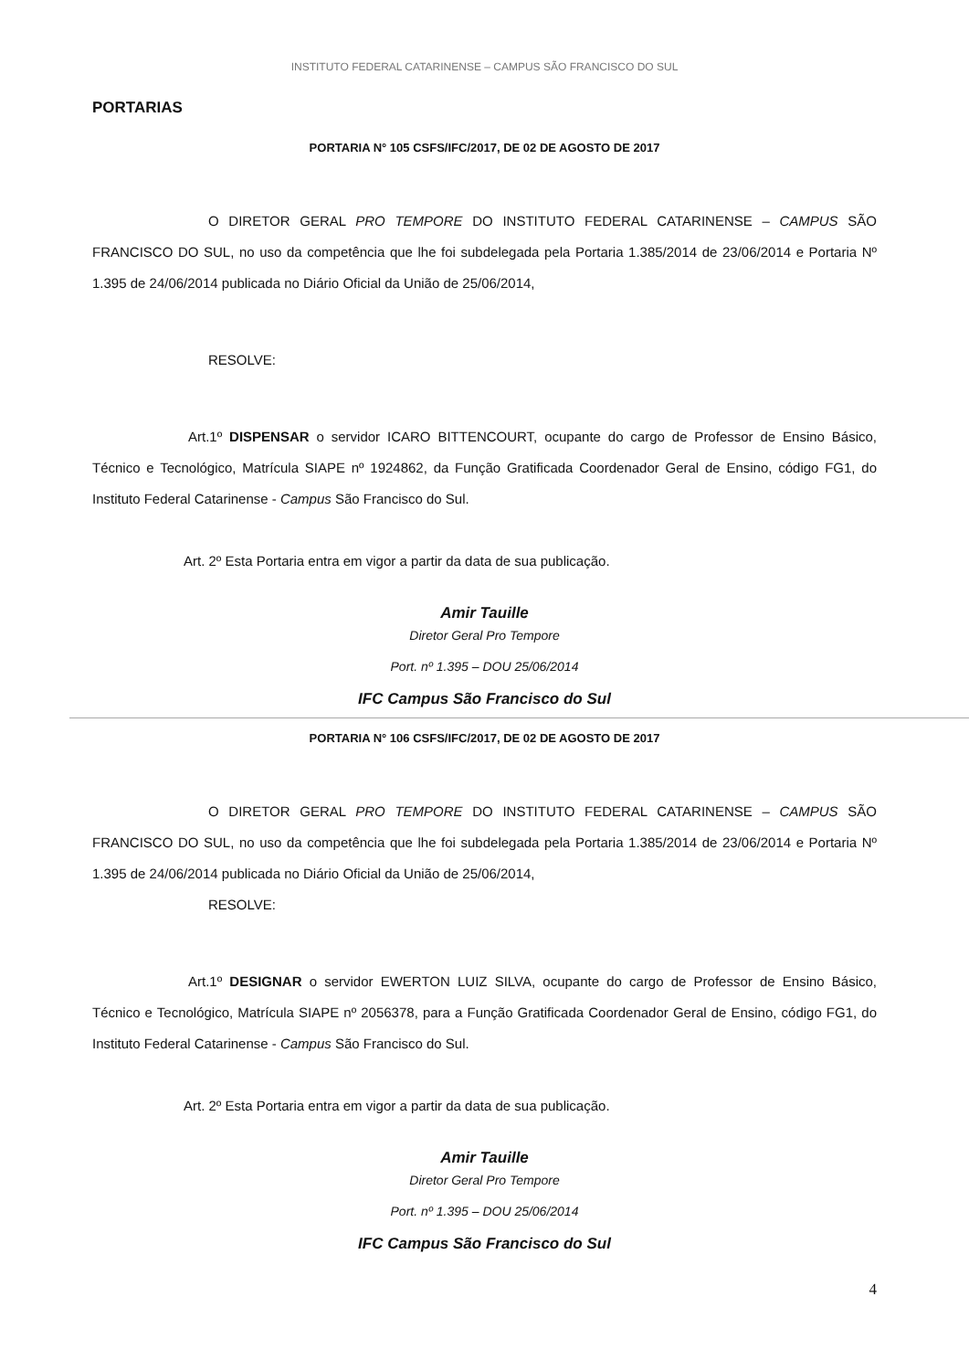INSTITUTO FEDERAL CATARINENSE – CAMPUS SÃO FRANCISCO DO SUL
PORTARIAS
PORTARIA N° 105 CSFS/IFC/2017, DE 02 DE AGOSTO DE 2017
O DIRETOR GERAL PRO TEMPORE DO INSTITUTO FEDERAL CATARINENSE – CAMPUS SÃO FRANCISCO DO SUL, no uso da competência que lhe foi subdelegada pela Portaria 1.385/2014 de 23/06/2014 e Portaria Nº 1.395 de 24/06/2014 publicada no Diário Oficial da União de 25/06/2014,
RESOLVE:
Art.1º DISPENSAR o servidor ICARO BITTENCOURT, ocupante do cargo de Professor de Ensino Básico, Técnico e Tecnológico, Matrícula SIAPE nº 1924862, da Função Gratificada Coordenador Geral de Ensino, código FG1, do Instituto Federal Catarinense - Campus São Francisco do Sul.
Art. 2º Esta Portaria entra em vigor a partir da data de sua publicação.
Amir Tauille
Diretor Geral Pro Tempore
Port. nº 1.395 – DOU 25/06/2014
IFC Campus São Francisco do Sul
PORTARIA N° 106 CSFS/IFC/2017, DE 02 DE AGOSTO DE 2017
O DIRETOR GERAL PRO TEMPORE DO INSTITUTO FEDERAL CATARINENSE – CAMPUS SÃO FRANCISCO DO SUL, no uso da competência que lhe foi subdelegada pela Portaria 1.385/2014 de 23/06/2014 e Portaria Nº 1.395 de 24/06/2014 publicada no Diário Oficial da União de 25/06/2014,
RESOLVE:
Art.1º DESIGNAR o servidor EWERTON LUIZ SILVA, ocupante do cargo de Professor de Ensino Básico, Técnico e Tecnológico, Matrícula SIAPE nº 2056378, para a Função Gratificada Coordenador Geral de Ensino, código FG1, do Instituto Federal Catarinense - Campus São Francisco do Sul.
Art. 2º Esta Portaria entra em vigor a partir da data de sua publicação.
Amir Tauille
Diretor Geral Pro Tempore
Port. nº 1.395 – DOU 25/06/2014
IFC Campus São Francisco do Sul
4